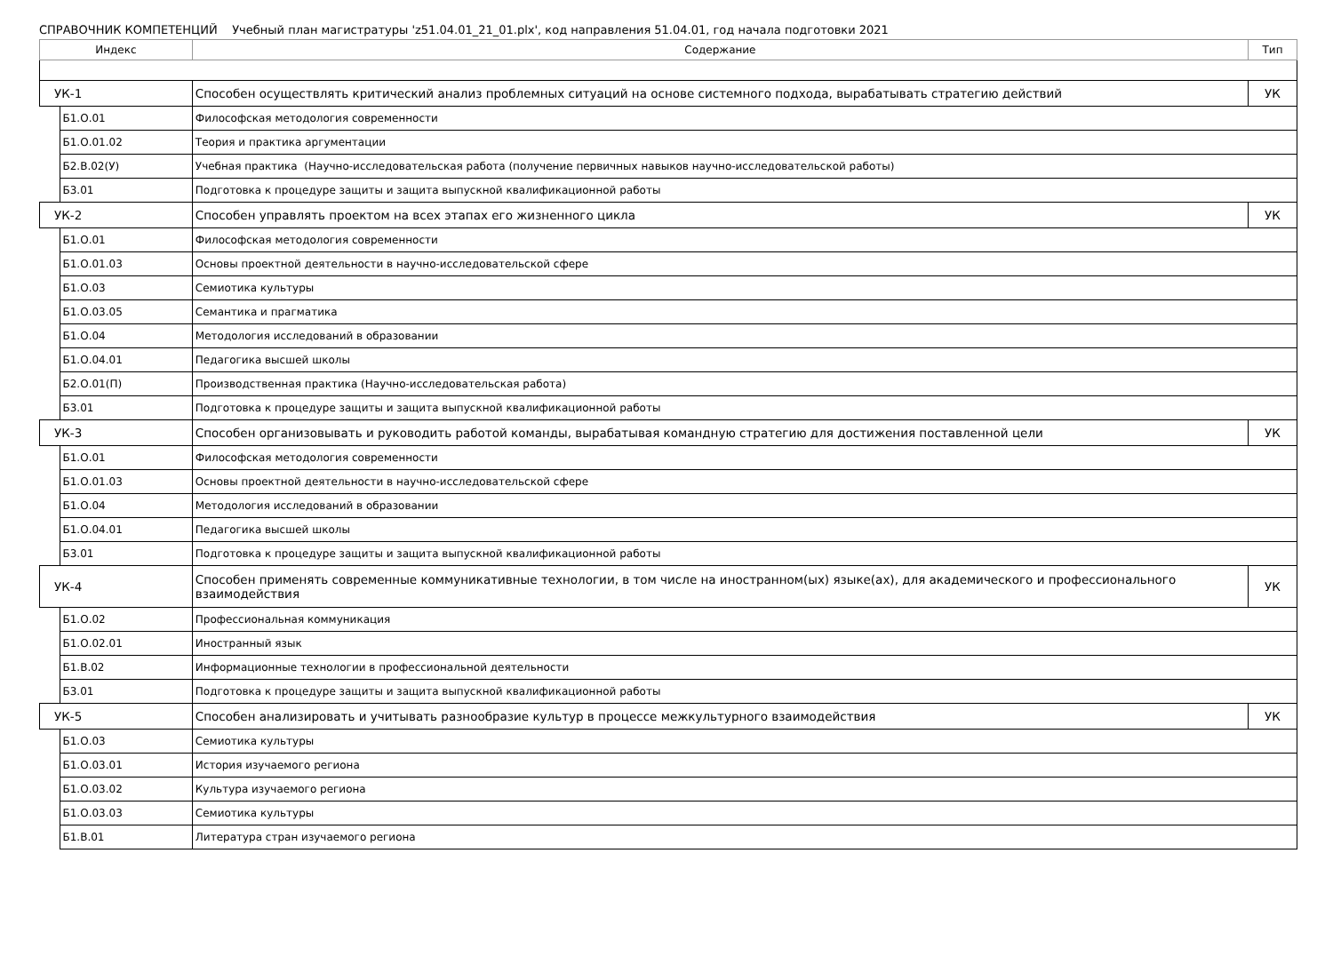СПРАВОЧНИК КОМПЕТЕНЦИЙ Учебный план магистратуры 'z51.04.01_21_01.plx', код направления 51.04.01, год начала подготовки 2021
| Индекс | | Содержание | Тип |
| --- | --- | --- | --- |
| УК-1 | | Способен осуществлять критический анализ проблемных ситуаций на основе системного подхода, вырабатывать стратегию действий | УК |
| | Б1.О.01 | Философская методология современности | |
| | Б1.О.01.02 | Теория и практика аргументации | |
| | Б2.В.02(У) | Учебная практика (Научно-исследовательская работа (получение первичных навыков научно-исследовательской работы) | |
| | Б3.01 | Подготовка к процедуре защиты и защита выпускной квалификационной работы | |
| УК-2 | | Способен управлять проектом на всех этапах его жизненного цикла | УК |
| | Б1.О.01 | Философская методология современности | |
| | Б1.О.01.03 | Основы проектной деятельности в научно-исследовательской сфере | |
| | Б1.О.03 | Семиотика культуры | |
| | Б1.О.03.05 | Семантика и прагматика | |
| | Б1.О.04 | Методология исследований в образовании | |
| | Б1.О.04.01 | Педагогика высшей школы | |
| | Б2.О.01(П) | Производственная практика (Научно-исследовательская работа) | |
| | Б3.01 | Подготовка к процедуре защиты и защита выпускной квалификационной работы | |
| УК-3 | | Способен организовывать и руководить работой команды, вырабатывая командную стратегию для достижения поставленной цели | УК |
| | Б1.О.01 | Философская методология современности | |
| | Б1.О.01.03 | Основы проектной деятельности в научно-исследовательской сфере | |
| | Б1.О.04 | Методология исследований в образовании | |
| | Б1.О.04.01 | Педагогика высшей школы | |
| | Б3.01 | Подготовка к процедуре защиты и защита выпускной квалификационной работы | |
| УК-4 | | Способен применять современные коммуникативные технологии, в том числе на иностранном(ых) языке(ах), для академического и профессионального взаимодействия | УК |
| | Б1.О.02 | Профессиональная коммуникация | |
| | Б1.О.02.01 | Иностранный язык | |
| | Б1.В.02 | Информационные технологии в профессиональной деятельности | |
| | Б3.01 | Подготовка к процедуре защиты и защита выпускной квалификационной работы | |
| УК-5 | | Способен анализировать и учитывать разнообразие культур в процессе межкультурного взаимодействия | УК |
| | Б1.О.03 | Семиотика культуры | |
| | Б1.О.03.01 | История изучаемого региона | |
| | Б1.О.03.02 | Культура изучаемого региона | |
| | Б1.О.03.03 | Семиотика культуры | |
| | Б1.В.01 | Литература стран изучаемого региона | |